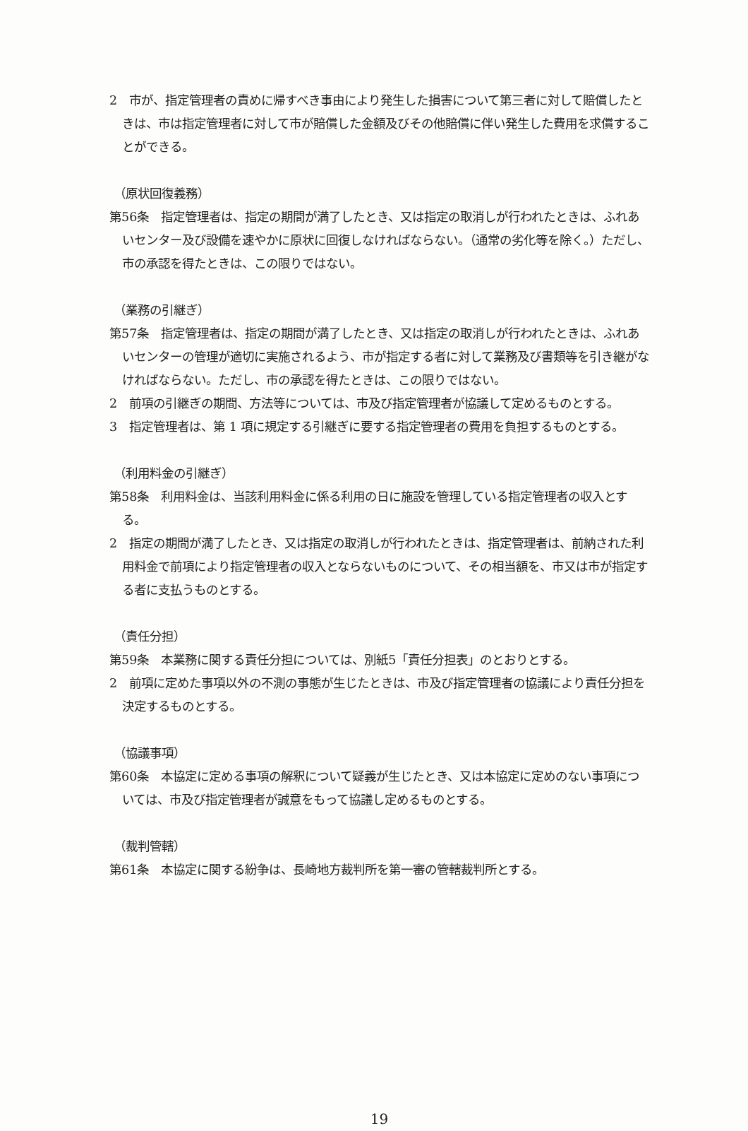2　市が、指定管理者の責めに帰すべき事由により発生した損害について第三者に対して賠償したときは、市は指定管理者に対して市が賠償した金額及びその他賠償に伴い発生した費用を求償することができる。
（原状回復義務）
第56条　指定管理者は、指定の期間が満了したとき、又は指定の取消しが行われたときは、ふれあいセンター及び設備を速やかに原状に回復しなければならない。（通常の劣化等を除く。）ただし、市の承認を得たときは、この限りではない。
（業務の引継ぎ）
第57条　指定管理者は、指定の期間が満了したとき、又は指定の取消しが行われたときは、ふれあいセンターの管理が適切に実施されるよう、市が指定する者に対して業務及び書類等を引き継がなければならない。ただし、市の承認を得たときは、この限りではない。
2　前項の引継ぎの期間、方法等については、市及び指定管理者が協議して定めるものとする。
3　指定管理者は、第 1 項に規定する引継ぎに要する指定管理者の費用を負担するものとする。
（利用料金の引継ぎ）
第58条　利用料金は、当該利用料金に係る利用の日に施設を管理している指定管理者の収入とする。
2　指定の期間が満了したとき、又は指定の取消しが行われたときは、指定管理者は、前納された利用料金で前項により指定管理者の収入とならないものについて、その相当額を、市又は市が指定する者に支払うものとする。
（責任分担）
第59条　本業務に関する責任分担については、別紙5「責任分担表」のとおりとする。
2　前項に定めた事項以外の不測の事態が生じたときは、市及び指定管理者の協議により責任分担を決定するものとする。
（協議事項）
第60条　本協定に定める事項の解釈について疑義が生じたとき、又は本協定に定めのない事項については、市及び指定管理者が誠意をもって協議し定めるものとする。
（裁判管轄）
第61条　本協定に関する紛争は、長崎地方裁判所を第一審の管轄裁判所とする。
19